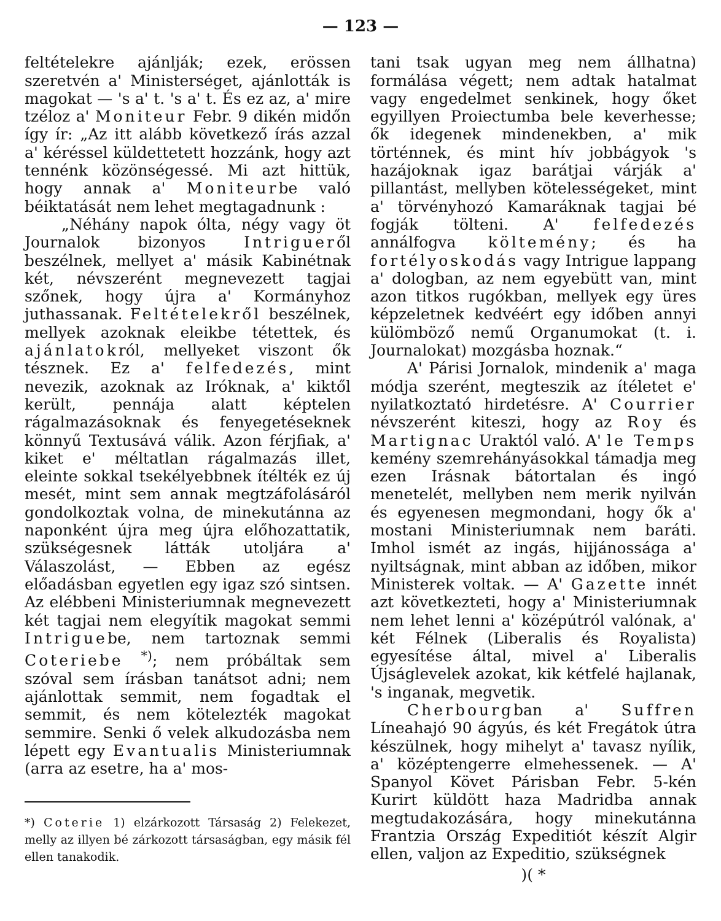— 123 —
feltételekre ajánlják; ezek, erössen szeretvén a' Ministerséget, ajánlották is magokat — 's a' t. 's a' t. És ez az, a' mire tzéloz a' Moniteur Febr. 9 dikén midőn így ír: „Az itt alább következő írás azzal a' kéréssel küldettetett hozzánk, hogy azt tennénk közönségessé. Mi azt hittük, hogy annak a' Moniteurbe való béiktatását nem lehet megtagadnunk :
„Néhány napok ólta, négy vagy öt Journalok bizonyos Intrigueről beszélnek, mellyet a' másik Kabinétnak két, névszerént megnevezett tagjai szőnek, hogy újra a' Kormányhoz juthassanak. Feltételekről beszélnek, mellyek azoknak eleikbe tétettek, és ajánlatokról, mellyeket viszont ők tésznek. Ez a' felfedezés, mint nevezik, azoknak az Iróknak, a' kiktől került, pennája alatt képtelen rágalmazásoknak és fenyegetéseknek könnyű Textusává válik. Azon férjfiak, a' kiket e' méltatlan rágalmazás illet, eleinte sokkal tsekélyebbnek ítélték ez új mesét, mint sem annak megtzáfolásáról gondolkoztak volna, de minekutánna az naponként újra meg újra előhozattatik, szükségesnek látták utoljára a' Válaszolást, — Ebben az egész előadásban egyetlen egy igaz szó sintsen. Az elébbeni Ministeriumnak megnevezett két tagjai nem elegyítik magokat semmi Intriguebe, nem tartoznak semmi Coteriebe <sup>*)</sup>; nem próbáltak sem szóval sem írásban tanátsot adni; nem ajánlottak semmit, nem fogadtak el semmit, és nem kötelezték magokat semmire. Senki ő velek alkudozásba nem lépett egy Evantualis Ministeriumnak (arra az esetre, ha a' mos-
*) Coterie 1) elzárkozott Társaság 2) Felekezet, melly az illyen bé zárkozott társaságban, egy másik fél ellen tanakodik.
tani tsak ugyan meg nem állhatna) formálása végett; nem adtak hatalmat vagy engedelmet senkinek, hogy őket egyillyen Proiectumba bele keverhesse; ők idegenek mindenekben, a' mik történnek, és mint hív jobbágyok 's hazájoknak igaz barátjai várják a' pillantást, mellyben kötelességeket, mint a' törvényhozó Kamaráknak tagjai bé fogják tölteni. A' felfedezés annálfogva költemény; és ha fortélyoskodás vagy Intrigue lappang a' dologban, az nem egyebütt van, mint azon titkos rugókban, mellyek egy üres képzeletnek kedvéért egy időben annyi külömböző nemű Organumokat (t. i. Journalokat) mozgásba hoznak.“
A' Párisi Jornalok, mindenik a' maga módja szerént, megteszik az ítéletet e' nyilatkoztató hirdetésre. A' Courrier névszerént kiteszi, hogy az Roy és Martignac Uraktól való. A' le Temps kemény szemrehányásokkal támadja meg ezen Irásnak bátortalan és ingó menetelét, mellyben nem merik nyilván és egyenesen megmondani, hogy ők a' mostani Ministeriumnak nem baráti. Imhol ismét az ingás, hijjánossága a' nyiltságnak, mint abban az időben, mikor Ministerek voltak. — A' Gazette innét azt következteti, hogy a' Ministeriumnak nem lehet lenni a' középútról valónak, a' két Félnek (Liberalis és Royalista) egyesítése által, mivel a' Liberalis Újságlevelek azokat, kik kétfelé hajlanak, 's inganak, megvetik.
Cherbourgban a' Suffren Líneahajó 90 ágyús, és két Fregátok útra készülnek, hogy mihelyt a' tavasz nyílik, a' középtengerre elmehessenek. — A' Spanyol Követ Párisban Febr. 5-kén Kurirt küldött haza Madridba annak megtudakozására, hogy minekutánna Frantzia Ország Expeditiót készít Algir ellen, valjon az Expeditio, szükségnek
)( *